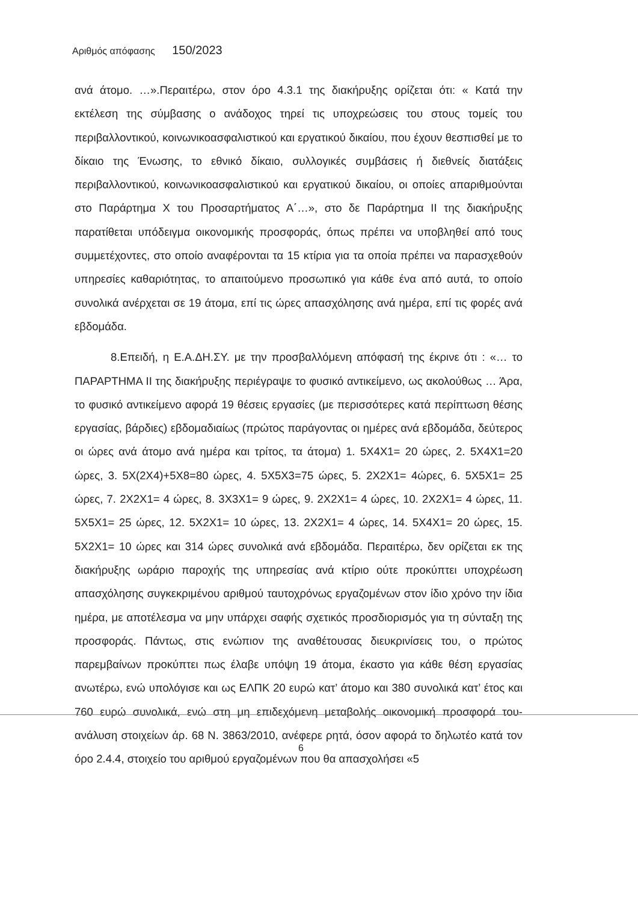Αριθμός απόφασης 150/2023
ανά άτομο. …».Περαιτέρω, στον όρο 4.3.1 της διακήρυξης ορίζεται ότι: « Κατά την εκτέλεση της σύμβασης ο ανάδοχος τηρεί τις υποχρεώσεις του στους τομείς του περιβαλλοντικού, κοινωνικοασφαλιστικού και εργατικού δικαίου, που έχουν θεσπισθεί με το δίκαιο της Ένωσης, το εθνικό δίκαιο, συλλογικές συμβάσεις ή διεθνείς διατάξεις περιβαλλοντικού, κοινωνικοασφαλιστικού και εργατικού δικαίου, οι οποίες απαριθμούνται στο Παράρτημα Χ του Προσαρτήματος Α΄…», στο δε Παράρτημα ΙΙ της διακήρυξης παρατίθεται υπόδειγμα οικονομικής προσφοράς, όπως πρέπει να υποβληθεί από τους συμμετέχοντες, στο οποίο αναφέρονται τα 15 κτίρια για τα οποία πρέπει να παρασχεθούν υπηρεσίες καθαριότητας, το απαιτούμενο προσωπικό για κάθε ένα από αυτά, το οποίο συνολικά ανέρχεται σε 19 άτομα, επί τις ώρες απασχόλησης ανά ημέρα, επί τις φορές ανά εβδομάδα.
8.Επειδή, η Ε.Α.ΔΗ.ΣΥ. με την προσβαλλόμενη απόφασή της έκρινε ότι : «… το ΠΑΡΑΡΤΗΜΑ ΙΙ της διακήρυξης περιέγραψε το φυσικό αντικείμενο, ως ακολούθως … Άρα, το φυσικό αντικείμενο αφορά 19 θέσεις εργασίες (με περισσότερες κατά περίπτωση θέσης εργασίας, βάρδιες) εβδομαδιαίως (πρώτος παράγοντας οι ημέρες ανά εβδομάδα, δεύτερος οι ώρες ανά άτομο ανά ημέρα και τρίτος, τα άτομα) 1. 5Χ4Χ1= 20 ώρες, 2. 5Χ4Χ1=20 ώρες, 3. 5Χ(2Χ4)+5Χ8=80 ώρες, 4. 5Χ5Χ3=75 ώρες, 5. 2Χ2Χ1= 4ώρες, 6. 5Χ5Χ1= 25 ώρες, 7. 2Χ2Χ1= 4 ώρες, 8. 3Χ3Χ1= 9 ώρες, 9. 2Χ2Χ1= 4 ώρες, 10. 2Χ2Χ1= 4 ώρες, 11. 5Χ5Χ1= 25 ώρες, 12. 5Χ2Χ1= 10 ώρες, 13. 2Χ2Χ1= 4 ώρες, 14. 5Χ4Χ1= 20 ώρες, 15. 5Χ2Χ1= 10 ώρες και 314 ώρες συνολικά ανά εβδομάδα. Περαιτέρω, δεν ορίζεται εκ της διακήρυξης ωράριο παροχής της υπηρεσίας ανά κτίριο ούτε προκύπτει υποχρέωση απασχόλησης συγκεκριμένου αριθμού ταυτοχρόνως εργαζομένων στον ίδιο χρόνο την ίδια ημέρα, με αποτέλεσμα να μην υπάρχει σαφής σχετικός προσδιορισμός για τη σύνταξη της προσφοράς. Πάντως, στις ενώπιον της αναθέτουσας διευκρινίσεις του, ο πρώτος παρεμβαίνων προκύπτει πως έλαβε υπόψη 19 άτομα, έκαστο για κάθε θέση εργασίας ανωτέρω, ενώ υπολόγισε και ως ΕΛΠΚ 20 ευρώ κατ’ άτομο και 380 συνολικά κατ’ έτος και 760 ευρώ συνολικά, ενώ στη μη επιδεχόμενη μεταβολής οικονομική προσφορά του-ανάλυση στοιχείων άρ. 68 Ν. 3863/2010, ανέφερε ρητά, όσον αφορά το δηλωτέο κατά τον όρο 2.4.4, στοιχείο του αριθμού εργαζομένων που θα απασχολήσει «5
6